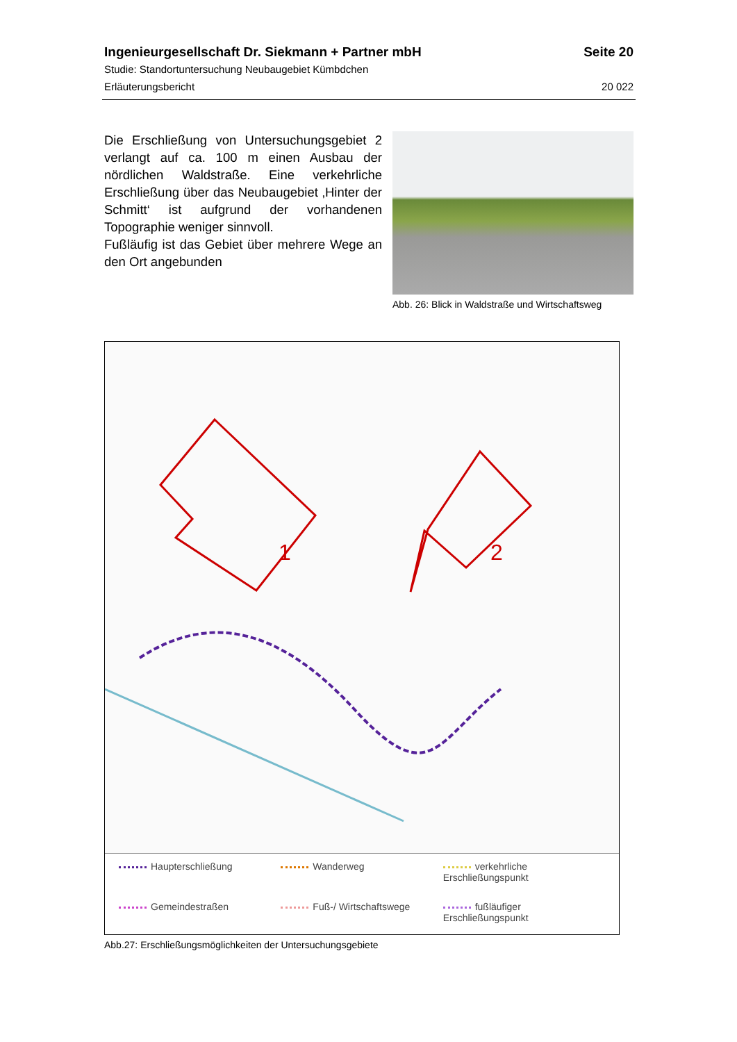Ingenieurgesellschaft Dr. Siekmann + Partner mbH Seite 20
Studie: Standortuntersuchung Neubaugebiet Kümbdchen
Erläuterungsbericht 20 022
Die Erschließung von Untersuchungsgebiet 2 verlangt auf ca. 100 m einen Ausbau der nördlichen Waldstraße. Eine verkehrliche Erschließung über das Neubaugebiet ‚Hinter der Schmitt‘ ist aufgrund der vorhandenen Topographie weniger sinnvoll.
Fußläufig ist das Gebiet über mehrere Wege an den Ort angebunden
Abb. 26: Blick in Waldstraße und Wirtschaftsweg
1 2
Haupterschließung
Wanderweg
verkehrliche Erschließungspunkt
Gemeindestraßen
Fuß-/ Wirtschaftswege
fußläufiger Erschließungspunkt
Abb.27: Erschließungsmöglichkeiten der Untersuchungsgebiete